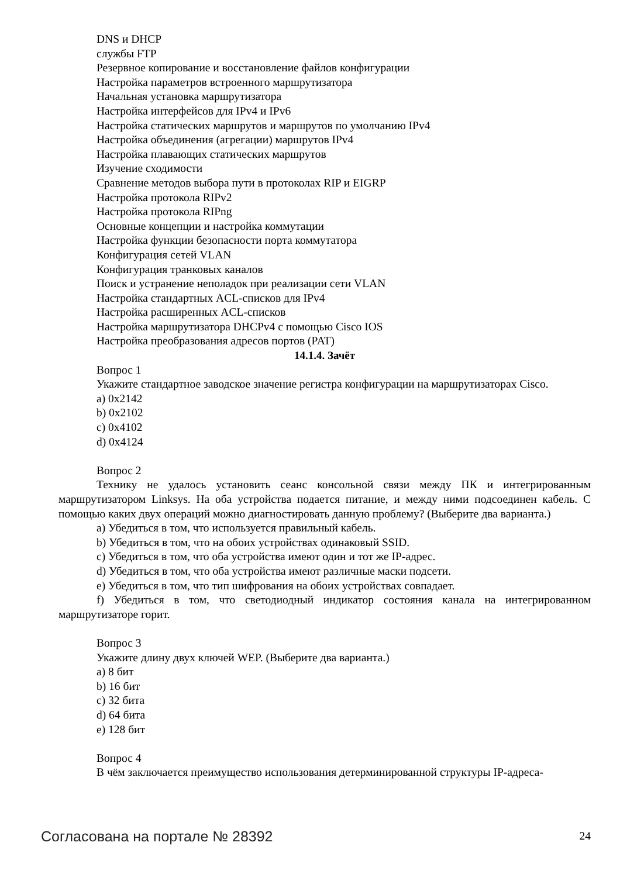DNS и DHCP
службы FTP
Резервное копирование и восстановление файлов конфигурации
Настройка параметров встроенного маршрутизатора
Начальная установка маршрутизатора
Настройка интерфейсов для IPv4 и IPv6
Настройка статических маршрутов и маршрутов по умолчанию IPv4
Настройка объединения (агрегации) маршрутов IPv4
Настройка плавающих статических маршрутов
Изучение сходимости
Сравнение методов выбора пути в протоколах RIP и EIGRP
Настройка протокола RIPv2
Настройка протокола RIPng
Основные концепции и настройка коммутации
Настройка функции безопасности порта коммутатора
Конфигурация сетей VLAN
Конфигурация транковых каналов
Поиск и устранение неполадок при реализации сети VLAN
Настройка стандартных ACL-списков для IPv4
Настройка расширенных ACL-списков
Настройка маршрутизатора DHCPv4 с помощью Cisco IOS
Настройка преобразования адресов портов (PAT)
14.1.4. Зачёт
Вопрос 1
Укажите стандартное заводское значение регистра конфигурации на маршрутизаторах Cisco.
a) 0x2142
b) 0x2102
c) 0x4102
d) 0x4124
Вопрос 2
Технику не удалось установить сеанс консольной связи между ПК и интегрированным маршрутизатором Linksys. На оба устройства подается питание, и между ними подсоединен кабель. С помощью каких двух операций можно диагностировать данную проблему? (Выберите два варианта.)
a) Убедиться в том, что используется правильный кабель.
b) Убедиться в том, что на обоих устройствах одинаковый SSID.
c) Убедиться в том, что оба устройства имеют один и тот же IP-адрес.
d) Убедиться в том, что оба устройства имеют различные маски подсети.
e) Убедиться в том, что тип шифрования на обоих устройствах совпадает.
f) Убедиться в том, что светодиодный индикатор состояния канала на интегрированном маршрутизаторе горит.
Вопрос 3
Укажите длину двух ключей WEP. (Выберите два варианта.)
a) 8 бит
b) 16 бит
c) 32 бита
d) 64 бита
e) 128 бит
Вопрос 4
В чём заключается преимущество использования детерминированной структуры IP-адреса-
Согласована на портале № 28392 24